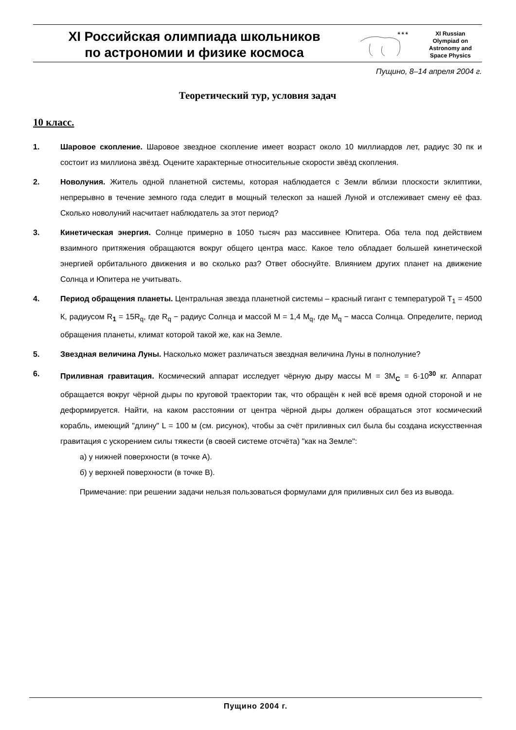XI Российская олимпиада школьников
по астрономии и физике космоса
✶✶✶
XI Russian
Olympiad on
Astronomy and
Space Physics
Пущино, 8–14 апреля 2004 г.
Теоретический тур, условия задач
10 класс.
1. Шаровое скопление. Шаровое звездное скопление имеет возраст около 10 миллиардов лет, радиус 30 пк и состоит из миллиона звёзд. Оцените характерные относительные скорости звёзд скопления.
2. Новолуния. Житель одной планетной системы, которая наблюдается с Земли вблизи плоскости эклиптики, непрерывно в течение земного года следит в мощный телескоп за нашей Луной и отслеживает смену её фаз. Сколько новолуний насчитает наблюдатель за этот период?
3. Кинетическая энергия. Солнце примерно в 1050 тысяч раз массивнее Юпитера. Оба тела под действием взаимного притяжения обращаются вокруг общего центра масс. Какое тело обладает большей кинетической энергией орбитального движения и во сколько раз? Ответ обоснуйте. Влиянием других планет на движение Солнца и Юпитера не учитывать.
4. Период обращения планеты. Центральная звезда планетной системы – красный гигант с температурой T<sub>1</sub> = 4500 К, радиусом R<sub>1</sub> = 15R<sub>q</sub>, где R<sub>q</sub> − радиус Солнца и массой M = 1,4 M<sub>q</sub>, где M<sub>q</sub> − масса Солнца. Определите, период обращения планеты, климат которой такой же, как на Земле.
5. Звездная величина Луны. Насколько может различаться звездная величина Луны в полнолуние?
6. Приливная гравитация. Космический аппарат исследует чёрную дыру массы M = 3M<sub>C</sub> = 6·10<sup>30</sup> кг. Аппарат обращается вокруг чёрной дыры по круговой траектории так, что обращён к ней всё время одной стороной и не деформируется. Найти, на каком расстоянии от центра чёрной дыры должен обращаться этот космический корабль, имеющий "длину" L = 100 м (см. рисунок), чтобы за счёт приливных сил была бы создана искусственная гравитация с ускорением силы тяжести (в своей системе отсчёта) "как на Земле":
а) у нижней поверхности (в точке A).
б) у верхней поверхности (в точке B).
Примечание: при решении задачи нельзя пользоваться формулами для приливных сил без из вывода.
Пущино 2004 г.